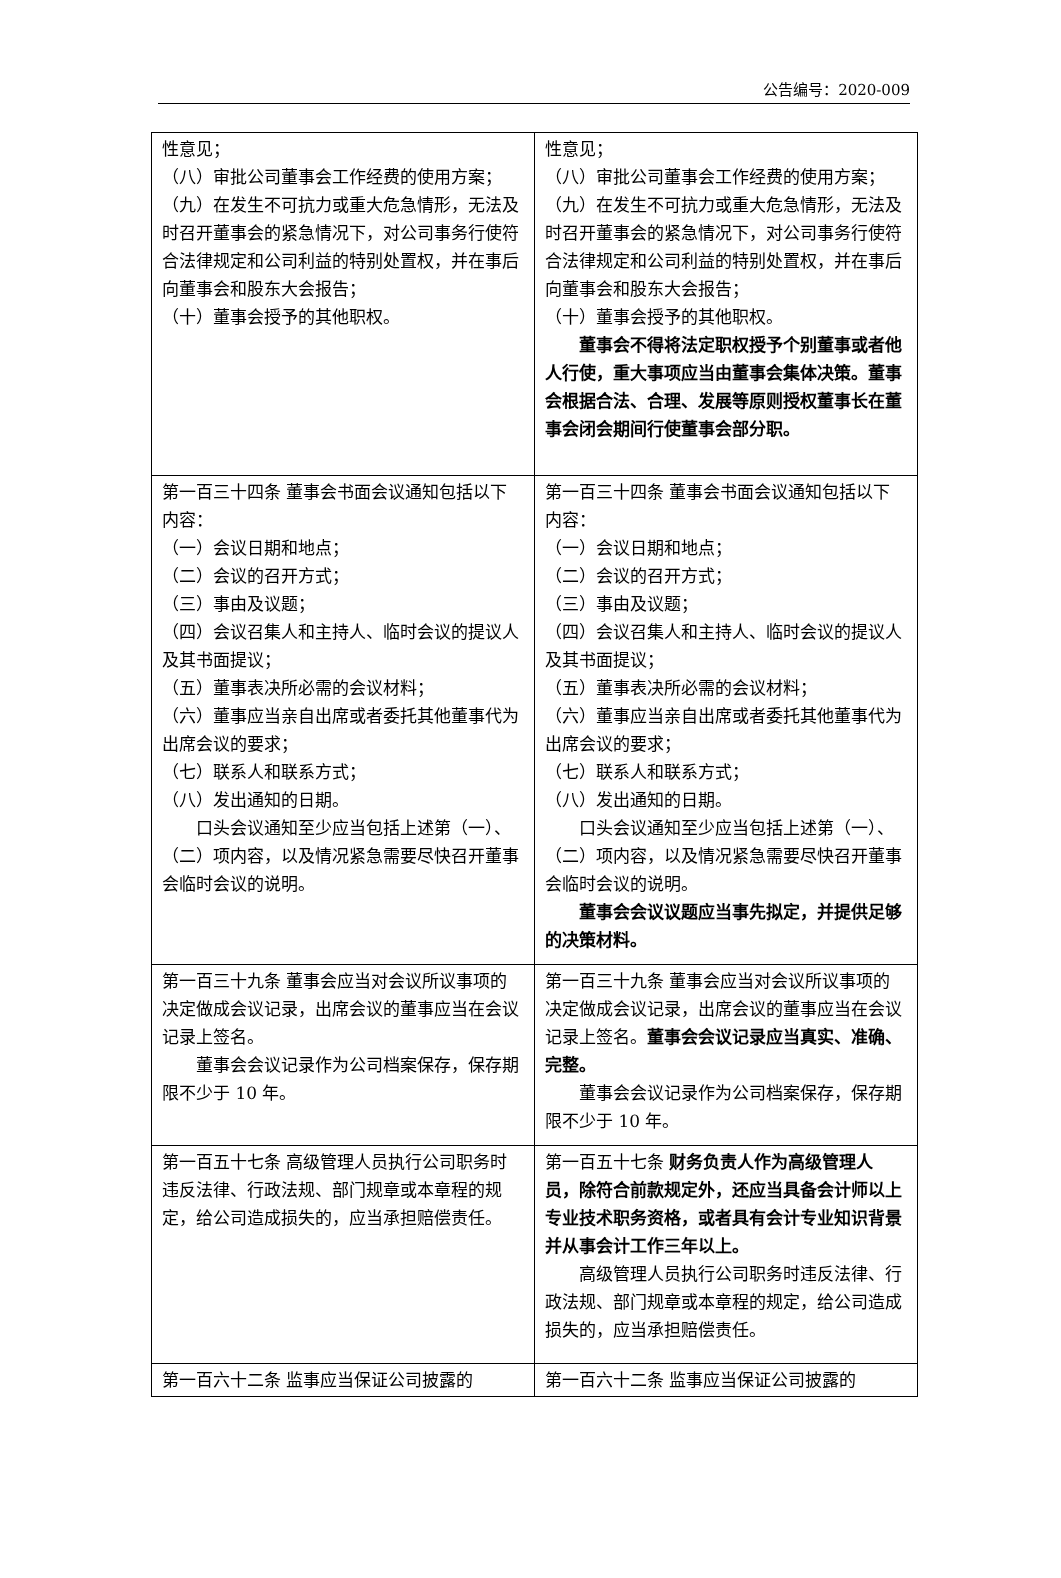公告编号：2020-009
| 性意见； （八）审批公司董事会工作经费的使用方案； （九）在发生不可抗力或重大危急情形，无法及时召开董事会的紧急情况下，对公司事务行使符合法律规定和公司利益的特别处置权，并在事后向董事会和股东大会报告； （十）董事会授予的其他职权。 | 性意见； （八）审批公司董事会工作经费的使用方案； （九）在发生不可抗力或重大危急情形，无法及时召开董事会的紧急情况下，对公司事务行使符合法律规定和公司利益的特别处置权，并在事后向董事会和股东大会报告； （十）董事会授予的其他职权。 董事会不得将法定职权授予个别董事或者他人行使，重大事项应当由董事会集体决策。董事会根据合法、合理、发展等原则授权董事长在董事会闭会期间行使董事会部分职。 |
| 第一百三十四条 董事会书面会议通知包括以下内容： （一）会议日期和地点； （二）会议的召开方式； （三）事由及议题； （四）会议召集人和主持人、临时会议的提议人及其书面提议； （五）董事表决所必需的会议材料； （六）董事应当亲自出席或者委托其他董事代为出席会议的要求； （七）联系人和联系方式； （八）发出通知的日期。 口头会议通知至少应当包括上述第（一）、（二）项内容，以及情况紧急需要尽快召开董事会临时会议的说明。 | 第一百三十四条 董事会书面会议通知包括以下内容： （一）会议日期和地点； （二）会议的召开方式； （三）事由及议题； （四）会议召集人和主持人、临时会议的提议人及其书面提议； （五）董事表决所必需的会议材料； （六）董事应当亲自出席或者委托其他董事代为出席会议的要求； （七）联系人和联系方式； （八）发出通知的日期。 口头会议通知至少应当包括上述第（一）、（二）项内容，以及情况紧急需要尽快召开董事会临时会议的说明。 董事会会议议题应当事先拟定，并提供足够的决策材料。 |
| 第一百三十九条 董事会应当对会议所议事项的决定做成会议记录，出席会议的董事应当在会议记录上签名。 董事会会议记录作为公司档案保存，保存期限不少于 10 年。 | 第一百三十九条 董事会应当对会议所议事项的决定做成会议记录，出席会议的董事应当在会议记录上签名。 董事会会议记录应当真实、准确、完整。 董事会会议记录作为公司档案保存，保存期限不少于 10 年。 |
| 第一百五十七条 高级管理人员执行公司职务时违反法律、行政法规、部门规章或本章程的规定，给公司造成损失的，应当承担赔偿责任。 | 第一百五十七条 财务负责人作为高级管理人员，除符合前款规定外，还应当具备会计师以上专业技术职务资格，或者具有会计专业知识背景并从事会计工作三年以上。 高级管理人员执行公司职务时违反法律、行政法规、部门规章或本章程的规定，给公司造成损失的，应当承担赔偿责任。 |
| 第一百六十二条 监事应当保证公司披露的 | 第一百六十二条 监事应当保证公司披露的 |